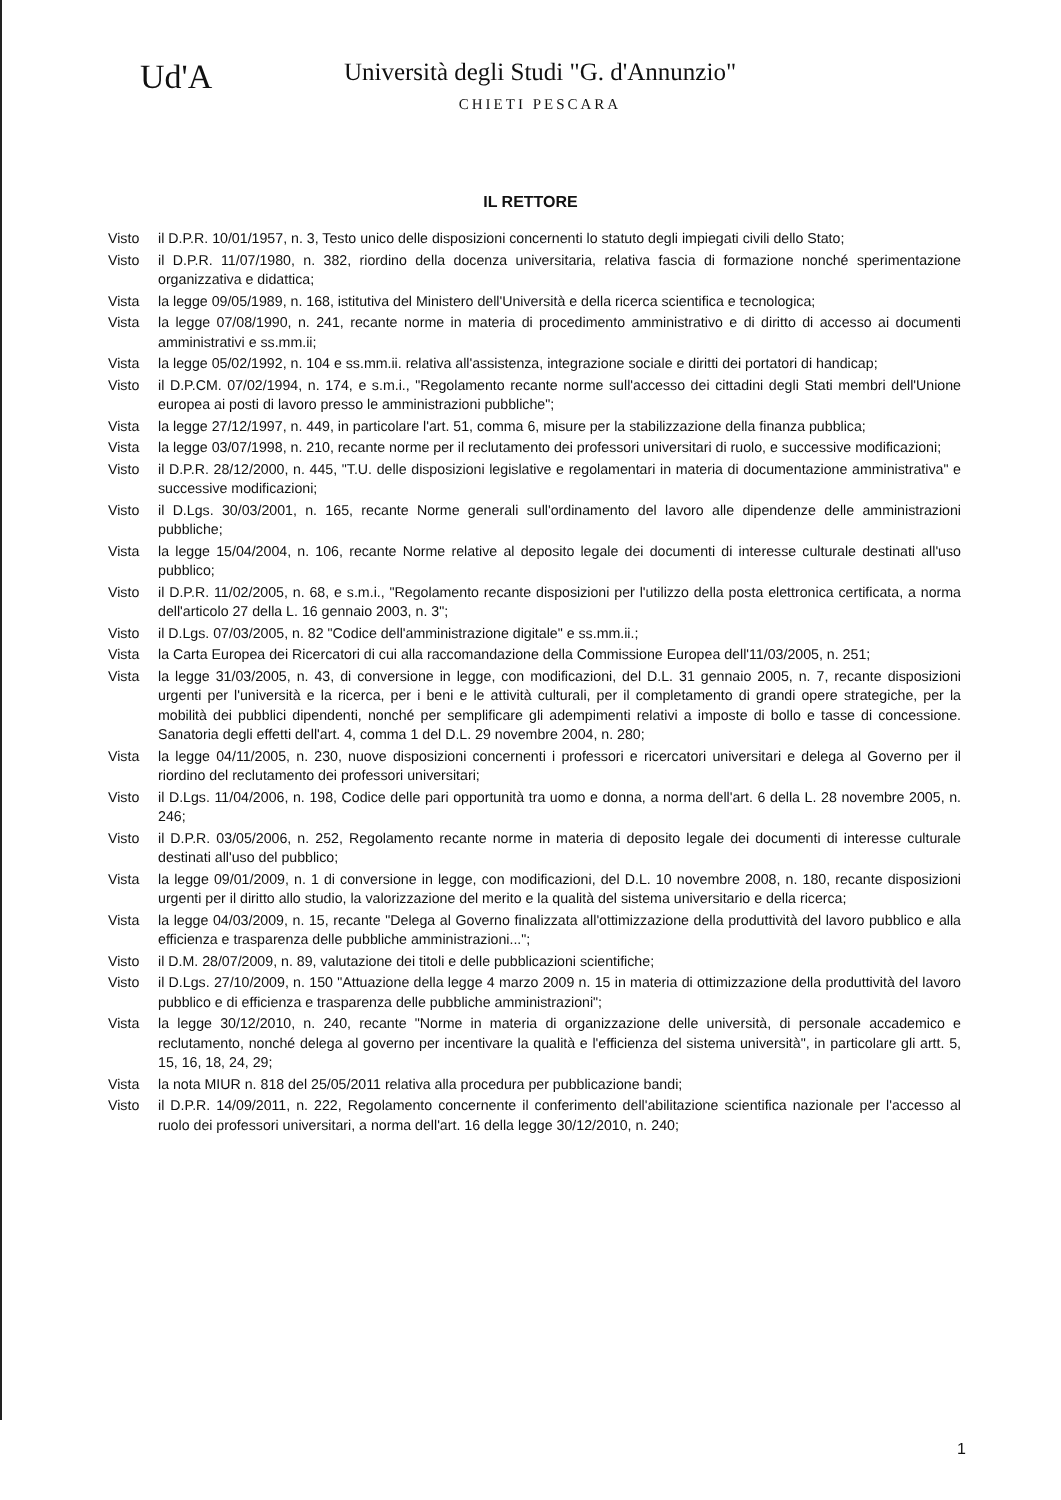Ud'A
Università degli Studi "G. d'Annunzio"
CHIETI PESCARA
IL RETTORE
Visto il D.P.R. 10/01/1957, n. 3, Testo unico delle disposizioni concernenti lo statuto degli impiegati civili dello Stato;
Visto il D.P.R. 11/07/1980, n. 382, riordino della docenza universitaria, relativa fascia di formazione nonché sperimentazione organizzativa e didattica;
Vista la legge 09/05/1989, n. 168, istitutiva del Ministero dell'Università e della ricerca scientifica e tecnologica;
Vista la legge 07/08/1990, n. 241, recante norme in materia di procedimento amministrativo e di diritto di accesso ai documenti amministrativi e ss.mm.ii;
Vista la legge 05/02/1992, n. 104 e ss.mm.ii. relativa all'assistenza, integrazione sociale e diritti dei portatori di handicap;
Visto il D.P.CM. 07/02/1994, n. 174, e s.m.i., "Regolamento recante norme sull'accesso dei cittadini degli Stati membri dell'Unione europea ai posti di lavoro presso le amministrazioni pubbliche";
Vista la legge 27/12/1997, n. 449, in particolare l'art. 51, comma 6, misure per la stabilizzazione della finanza pubblica;
Vista la legge 03/07/1998, n. 210, recante norme per il reclutamento dei professori universitari di ruolo, e successive modificazioni;
Visto il D.P.R. 28/12/2000, n. 445, "T.U. delle disposizioni legislative e regolamentari in materia di documentazione amministrativa" e successive modificazioni;
Visto il D.Lgs. 30/03/2001, n. 165, recante Norme generali sull'ordinamento del lavoro alle dipendenze delle amministrazioni pubbliche;
Vista la legge 15/04/2004, n. 106, recante Norme relative al deposito legale dei documenti di interesse culturale destinati all'uso pubblico;
Visto il D.P.R. 11/02/2005, n. 68, e s.m.i., "Regolamento recante disposizioni per l'utilizzo della posta elettronica certificata, a norma dell'articolo 27 della L. 16 gennaio 2003, n. 3";
Visto il D.Lgs. 07/03/2005, n. 82 "Codice dell'amministrazione digitale" e ss.mm.ii.;
Vista la Carta Europea dei Ricercatori di cui alla raccomandazione della Commissione Europea dell'11/03/2005, n. 251;
Vista la legge 31/03/2005, n. 43, di conversione in legge, con modificazioni, del D.L. 31 gennaio 2005, n. 7, recante disposizioni urgenti per l'università e la ricerca, per i beni e le attività culturali, per il completamento di grandi opere strategiche, per la mobilità dei pubblici dipendenti, nonché per semplificare gli adempimenti relativi a imposte di bollo e tasse di concessione. Sanatoria degli effetti dell'art. 4, comma 1 del D.L. 29 novembre 2004, n. 280;
Vista la legge 04/11/2005, n. 230, nuove disposizioni concernenti i professori e ricercatori universitari e delega al Governo per il riordino del reclutamento dei professori universitari;
Visto il D.Lgs. 11/04/2006, n. 198, Codice delle pari opportunità tra uomo e donna, a norma dell'art. 6 della L. 28 novembre 2005, n. 246;
Visto il D.P.R. 03/05/2006, n. 252, Regolamento recante norme in materia di deposito legale dei documenti di interesse culturale destinati all'uso del pubblico;
Vista la legge 09/01/2009, n. 1 di conversione in legge, con modificazioni, del D.L. 10 novembre 2008, n. 180, recante disposizioni urgenti per il diritto allo studio, la valorizzazione del merito e la qualità del sistema universitario e della ricerca;
Vista la legge 04/03/2009, n. 15, recante "Delega al Governo finalizzata all'ottimizzazione della produttività del lavoro pubblico e alla efficienza e trasparenza delle pubbliche amministrazioni...";
Visto il D.M. 28/07/2009, n. 89, valutazione dei titoli e delle pubblicazioni scientifiche;
Visto il D.Lgs. 27/10/2009, n. 150 "Attuazione della legge 4 marzo 2009 n. 15 in materia di ottimizzazione della produttività del lavoro pubblico e di efficienza e trasparenza delle pubbliche amministrazioni";
Vista la legge 30/12/2010, n. 240, recante "Norme in materia di organizzazione delle università, di personale accademico e reclutamento, nonché delega al governo per incentivare la qualità e l'efficienza del sistema università", in particolare gli artt. 5, 15, 16, 18, 24, 29;
Vista la nota MIUR n. 818 del 25/05/2011 relativa alla procedura per pubblicazione bandi;
Visto il D.P.R. 14/09/2011, n. 222, Regolamento concernente il conferimento dell'abilitazione scientifica nazionale per l'accesso al ruolo dei professori universitari, a norma dell'art. 16 della legge 30/12/2010, n. 240;
1